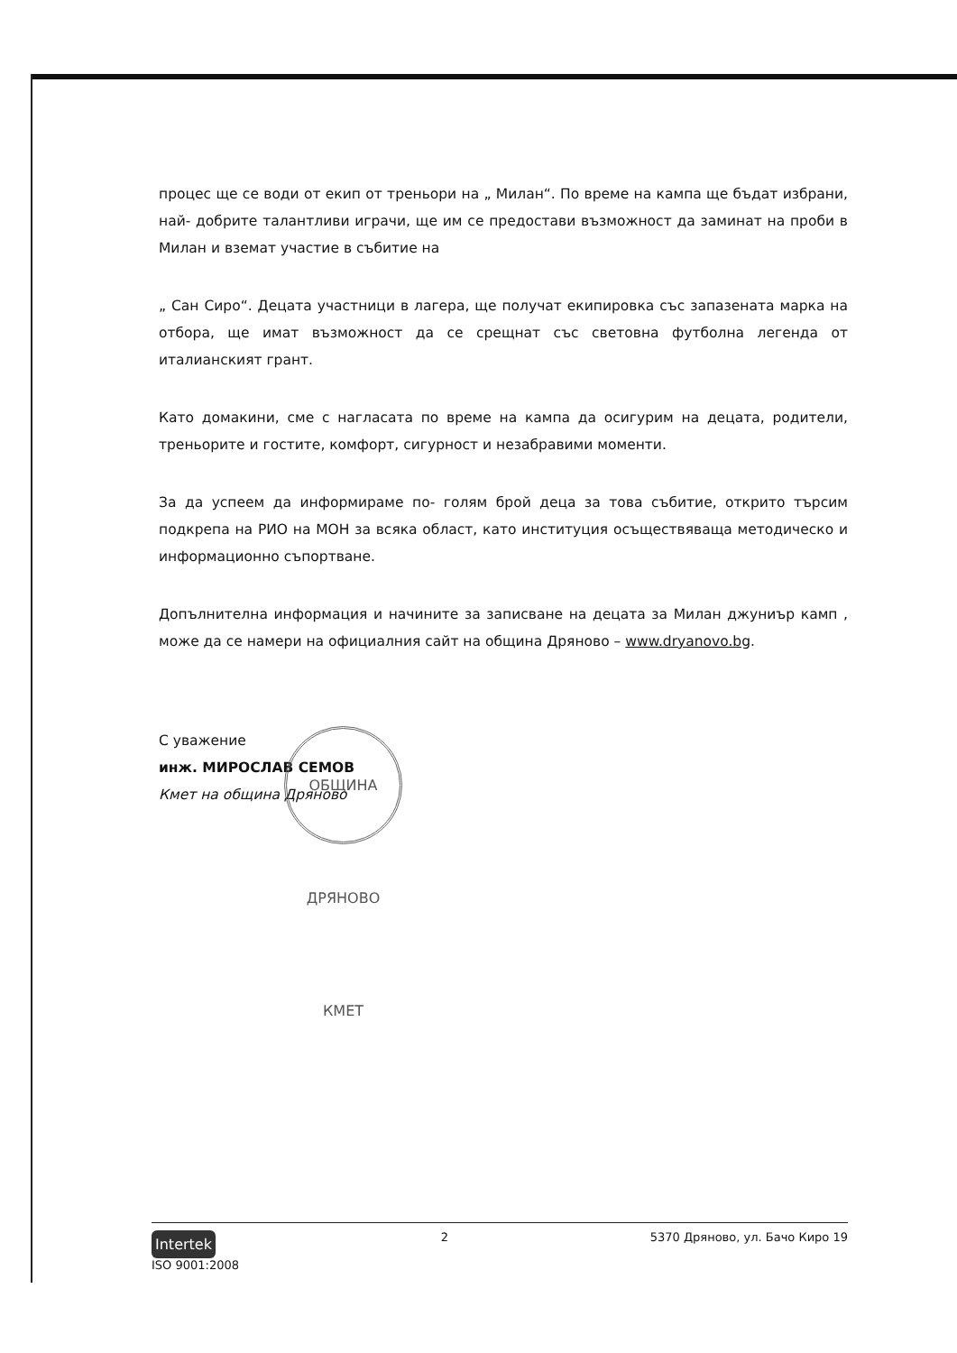процес ще се води от екип от треньори на „ Милан“. По време на кампа ще бъдат избрани, най- добрите талантливи играчи, ще им се предостави възможност да заминат на проби в Милан и вземат участие в събитие на
„ Сан Сиро“. Децата участници в лагера, ще получат екипировка със запазената марка на отбора, ще имат възможност да се срещнат със световна футболна легенда от италианският грант.
Като домакини, сме с нагласата по време на кампа да осигурим на децата, родители, треньорите и гостите, комфорт, сигурност и незабравими моменти.
За да успеем да информираме по- голям брой деца за това събитие, открито търсим подкрепа на РИО на МОН за всяка област, като институция осъществяваща методическо и информационно съпортване.
Допълнителна информация и начините за записване на децата за Милан джуниър камп , може да се намери на официалния сайт на община Дряново – www.dryanovo.bg.
С уважение
инж. МИРОСЛАВ СЕМОВ
Кмет на община Дряново
ОБЩИНА ДРЯНОВО КМЕТ
Intertek
ISO 9001:2008
2 5370 Дряново, ул. Бачо Киро 19